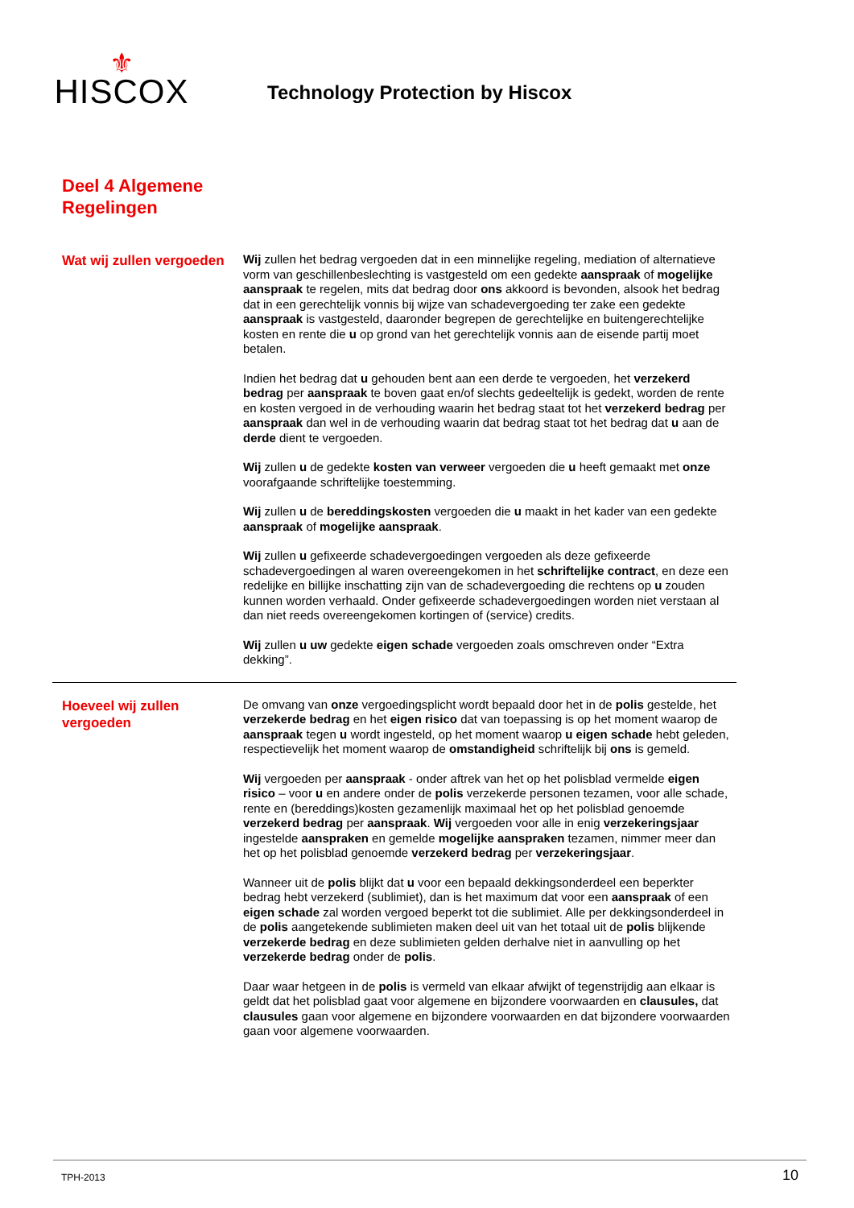⚜
HISCOX
Technology Protection by Hiscox
Deel 4 Algemene
Regelingen
Wat wij zullen vergoeden
Wij zullen het bedrag vergoeden dat in een minnelijke regeling, mediation of alternatieve vorm van geschillenbeslechting is vastgesteld om een gedekte aanspraak of mogelijke aanspraak te regelen, mits dat bedrag door ons akkoord is bevonden, alsook het bedrag dat in een gerechtelijk vonnis bij wijze van schadevergoeding ter zake een gedekte aanspraak is vastgesteld, daaronder begrepen de gerechtelijke en buitengerechtelijke kosten en rente die u op grond van het gerechtelijk vonnis aan de eisende partij moet betalen.
Indien het bedrag dat u gehouden bent aan een derde te vergoeden, het verzekerd bedrag per aanspraak te boven gaat en/of slechts gedeeltelijk is gedekt, worden de rente en kosten vergoed in de verhouding waarin het bedrag staat tot het verzekerd bedrag per aanspraak dan wel in de verhouding waarin dat bedrag staat tot het bedrag dat u aan de derde dient te vergoeden.
Wij zullen u de gedekte kosten van verweer vergoeden die u heeft gemaakt met onze voorafgaande schriftelijke toestemming.
Wij zullen u de bereddingskosten vergoeden die u maakt in het kader van een gedekte aanspraak of mogelijke aanspraak.
Wij zullen u gefixeerde schadevergoedingen vergoeden als deze gefixeerde schadevergoedingen al waren overeengekomen in het schriftelijke contract, en deze een redelijke en billijke inschatting zijn van de schadevergoeding die rechtens op u zouden kunnen worden verhaald. Onder gefixeerde schadevergoedingen worden niet verstaan al dan niet reeds overeengekomen kortingen of (service) credits.
Wij zullen u uw gedekte eigen schade vergoeden zoals omschreven onder “Extra dekking”.
Hoeveel wij zullen vergoeden
De omvang van onze vergoedingsplicht wordt bepaald door het in de polis gestelde, het verzekerde bedrag en het eigen risico dat van toepassing is op het moment waarop de aanspraak tegen u wordt ingesteld, op het moment waarop u eigen schade hebt geleden, respectievelijk het moment waarop de omstandigheid schriftelijk bij ons is gemeld.
Wij vergoeden per aanspraak - onder aftrek van het op het polisblad vermelde eigen risico – voor u en andere onder de polis verzekerde personen tezamen, voor alle schade, rente en (bereddings)kosten gezamenlijk maximaal het op het polisblad genoemde verzekerd bedrag per aanspraak. Wij vergoeden voor alle in enig verzekeringsjaar ingestelde aanspraken en gemelde mogelijke aanspraken tezamen, nimmer meer dan het op het polisblad genoemde verzekerd bedrag per verzekeringsjaar.
Wanneer uit de polis blijkt dat u voor een bepaald dekkingsonderdeel een beperkter bedrag hebt verzekerd (sublimiet), dan is het maximum dat voor een aanspraak of een eigen schade zal worden vergoed beperkt tot die sublimiet. Alle per dekkingsonderdeel in de polis aangetekende sublimieten maken deel uit van het totaal uit de polis blijkende verzekerde bedrag en deze sublimieten gelden derhalve niet in aanvulling op het verzekerde bedrag onder de polis.
Daar waar hetgeen in de polis is vermeld van elkaar afwijkt of tegenstrijdig aan elkaar is geldt dat het polisblad gaat voor algemene en bijzondere voorwaarden en clausules, dat clausules gaan voor algemene en bijzondere voorwaarden en dat bijzondere voorwaarden gaan voor algemene voorwaarden.
TPH-2013 10